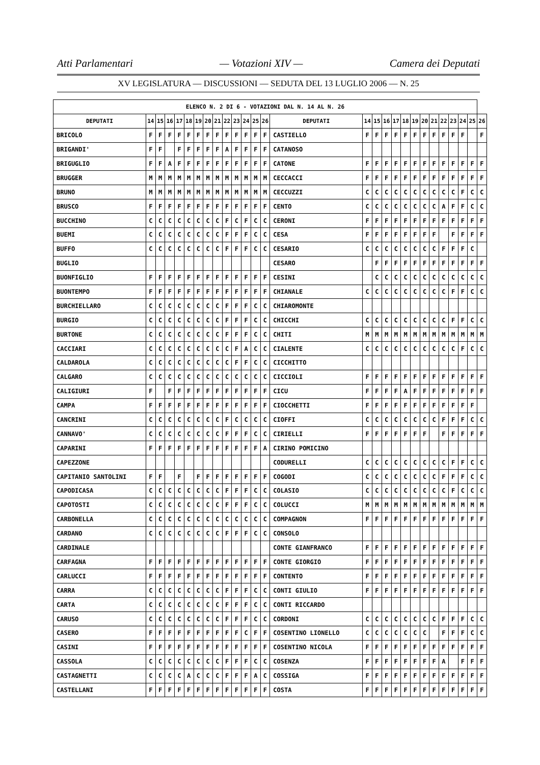Atti Parlamentari — Votazioni XIV — Camera dei Deputati
XV LEGISLATURA — DISCUSSIONI — SEDUTA DEL 13 LUGLIO 2006 — N. 25
| ELENCO N. 2 DI 6 - VOTAZIONI DAL N. 14 AL N. 26 | | | | | | | | | | | | | | | | | | | | | | | | | | | |
| --- | --- | --- | --- | --- | --- | --- | --- | --- | --- | --- | --- | --- | --- | --- | --- | --- | --- | --- | --- | --- | --- | --- | --- | --- | --- | --- | --- |
| DEPUTATI | 14 | 15 | 16 | 17 | 18 | 19 | 20 | 21 | 22 | 23 | 24 | 25 | 26 | DEPUTATI | 14 | 15 | 16 | 17 | 18 | 19 | 20 | 21 | 22 | 23 | 24 | 25 | 26 |
| BRICOLO | F | F | F | F | F | F | F | F | F | F | F | F | F | CASTIELLO | F | F | F | F | F | F | F | F | F | F | F | | F |
| BRIGANDI' | F | F | | F | F | F | F | F | A | F | F | F | F | CATANOSO | | | | | | | | | | | | | |
| BRIGUGLIO | F | F | A | F | F | F | F | F | F | F | F | F | F | CATONE | F | F | F | F | F | F | F | F | F | F | F | F | F |
| BRUGGER | M | M | M | M | M | M | M | M | M | M | M | M | M | CECCACCI | F | F | F | F | F | F | F | F | F | F | F | F | F |
| BRUNO | M | M | M | M | M | M | M | M | M | M | M | M | M | CECCUZZI | C | C | C | C | C | C | C | C | C | C | F | C | C |
| BRUSCO | F | F | F | F | F | F | F | F | F | F | F | F | F | CENTO | C | C | C | C | C | C | C | C | A | F | F | C | C |
| BUCCHINO | C | C | C | C | C | C | C | C | F | C | F | C | C | CERONI | F | F | F | F | F | F | F | F | F | F | F | F | F |
| BUEMI | C | C | C | C | C | C | C | C | F | F | F | C | C | CESA | F | F | F | F | F | F | F | F | | F | F | F | F |
| BUFFO | C | C | C | C | C | C | C | C | F | F | F | C | C | CESARIO | C | C | C | C | C | C | C | C | F | F | F | C | |
| BUGLIO | | | | | | | | | | | | | | CESARO | | F | F | F | F | F | F | F | F | F | F | F | F |
| BUONFIGLIO | F | F | F | F | F | F | F | F | F | F | F | F | F | CESINI | | C | C | C | C | C | C | C | C | C | C | C | C |
| BUONTEMPO | F | F | F | F | F | F | F | F | F | F | F | F | F | CHIANALE | C | C | C | C | C | C | C | C | C | F | F | C | C |
| BURCHIELLARO | C | C | C | C | C | C | C | C | F | F | F | C | C | CHIAROMONTE | | | | | | | | | | | | | |
| BURGIO | C | C | C | C | C | C | C | C | F | F | F | C | C | CHICCHI | C | C | C | C | C | C | C | C | C | F | F | C | C |
| BURTONE | C | C | C | C | C | C | C | C | F | F | F | C | C | CHITI | M | M | M | M | M | M | M | M | M | M | M | M | M |
| CACCIARI | C | C | C | C | C | C | C | C | C | F | A | C | C | CIALENTE | C | C | C | C | C | C | C | C | C | C | F | C | C |
| CALDAROLA | C | C | C | C | C | C | C | C | C | F | F | C | C | CICCHITTO | | | | | | | | | | | | | |
| CALGARO | C | C | C | C | C | C | C | C | C | C | C | C | C | CICCIOLI | F | F | F | F | F | F | F | F | F | F | F | F | F |
| CALIGIURI | F | | F | F | F | F | F | F | F | F | F | F | F | CICU | F | F | F | F | A | F | F | F | F | F | F | F | F |
| CAMPA | F | F | F | F | F | F | F | F | F | F | F | F | F | CIOCCHETTI | F | F | F | F | F | F | F | F | F | F | F | F | |
| CANCRINI | C | C | C | C | C | C | C | C | F | C | C | C | C | CIOFFI | C | C | C | C | C | C | C | C | F | F | F | C | C |
| CANNAVO' | C | C | C | C | C | C | C | C | F | F | F | C | C | CIRIELLI | F | F | F | F | F | F | F | | F | F | F | F | F |
| CAPARINI | F | F | F | F | F | F | F | F | F | F | F | F | A | CIRINO POMICINO | | | | | | | | | | | | | |
| CAPEZZONE | | | | | | | | | | | | | | CODURELLI | C | C | C | C | C | C | C | C | C | F | F | C | C |
| CAPITANIO SANTOLINI | F | F | | F | | F | F | F | F | F | F | F | F | COGODI | C | C | C | C | C | C | C | C | F | F | F | C | C |
| CAPODICASA | C | C | C | C | C | C | C | C | F | F | F | C | C | COLASIO | C | C | C | C | C | C | C | C | C | F | C | C | C |
| CAPOTOSTI | C | C | C | C | C | C | C | C | F | F | F | C | C | COLUCCI | M | M | M | M | M | M | M | M | M | M | M | M | M |
| CARBONELLA | C | C | C | C | C | C | C | C | C | C | C | C | C | COMPAGNON | F | F | F | F | F | F | F | F | F | F | F | F | F |
| CARDANO | C | C | C | C | C | C | C | C | F | F | F | C | C | CONSOLO | | | | | | | | | | | | | |
| CARDINALE | | | | | | | | | | | | | | CONTE GIANFRANCO | F | F | F | F | F | F | F | F | F | F | F | F | F |
| CARFAGNA | F | F | F | F | F | F | F | F | F | F | F | F | F | CONTE GIORGIO | F | F | F | F | F | F | F | F | F | F | F | F | F |
| CARLUCCI | F | F | F | F | F | F | F | F | F | F | F | F | F | CONTENTO | F | F | F | F | F | F | F | F | F | F | F | F | F |
| CARRA | C | C | C | C | C | C | C | C | F | F | F | C | C | CONTI GIULIO | F | F | F | F | F | F | F | F | F | F | F | F | F |
| CARTA | C | C | C | C | C | C | C | C | F | F | F | C | C | CONTI RICCARDO | | | | | | | | | | | | | |
| CARUSO | C | C | C | C | C | C | C | C | F | F | F | C | C | CORDONI | C | C | C | C | C | C | C | C | F | F | F | C | C |
| CASERO | F | F | F | F | F | F | F | F | F | F | C | F | F | COSENTINO LIONELLO | C | C | C | C | C | C | C | | F | F | F | C | C |
| CASINI | F | F | F | F | F | F | F | F | F | F | F | F | F | COSENTINO NICOLA | F | F | F | F | F | F | F | F | F | F | F | F | F |
| CASSOLA | C | C | C | C | C | C | C | C | F | F | F | C | C | COSENZA | F | F | F | F | F | F | F | F | A | | F | F | F |
| CASTAGNETTI | C | C | C | C | A | C | C | C | F | F | F | A | C | COSSIGA | F | F | F | F | F | F | F | F | F | F | F | F | F |
| CASTELLANI | F | F | F | F | F | F | F | F | F | F | F | F | F | COSTA | F | F | F | F | F | F | F | F | F | F | F | F | F |